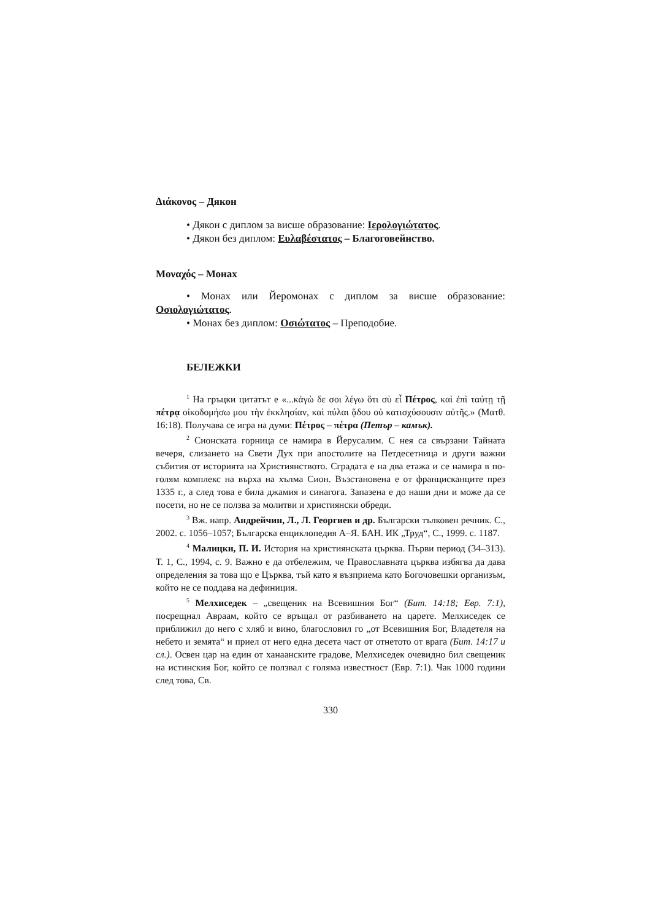Διάκονος – Дякон
• Дякон с диплом за висше образование: Ιερολογιώτατος.
• Дякон без диплом: Ευλαβέστατος – Благоговейнство.
Μοναχός – Монах
• Монах или Йеромонах с диплом за висше образование: Οσιολογιώτατος.
• Монах без диплом: Οσιώτατος – Преподобие.
БЕЛЕЖКИ
<sup>1</sup> На гръцки цитатът е «...κἀγὼ δε σοι λέγω ὅτι σὺ εἶ Πέτρος, καὶ ἐπὶ ταύτῃ τῇ πέτρᾳ οἰκοδομήσω μου τὴν ἐκκλησίαν, καὶ πύλαι ᾅδου οὐ κατισχύσουσιν αὐτῆς.» (Ματθ. 16:18). Получава се игра на думи: Πέτρος – πέτρα (Петър – камък).
<sup>2</sup> Сионската горница се намира в Йерусалим. С нея са свързани Тайната вечеря, слизането на Свети Дух при апостолите на Петдесетница и други важни събития от историята на Християнството. Сградата е на два етажа и се намира в по-голям комплекс на върха на хълма Сион. Възстановена е от францисканците през 1335 г., а след това е била джамия и синагога. Запазена е до наши дни и може да се посети, но не се ползва за молитви и християнски обреди.
<sup>3</sup> Вж. напр. Андрейчин, Л., Л. Георгиев и др. Български тълковен речник. С., 2002. с. 1056–1057; Българска енциклопедия А–Я. БАН. ИК „Труд“, С., 1999. с. 1187.
<sup>4</sup> Малицки, П. И. История на християнската църква. Първи период (34–313). Т. 1, С., 1994, с. 9. Важно е да отбележим, че Православната църква избягва да дава определения за това що е Църква, тъй като я възприема като Богочовешки организъм, който не се поддава на дефиниция.
<sup>5</sup> Мелхиседек – „свещеник на Всевишния Бог“ (Бит. 14:18; Евр. 7:1), посрещнал Авраам, който се връщал от разбиването на царете. Мелхиседек се приближил до него с хляб и вино, благословил го „от Всевишния Бог, Владетеля на небето и земята“ и приел от него една десета част от отнетото от врага (Бит. 14:17 и сл.). Освен цар на един от ханаанските градове, Мелхиседек очевидно бил свещеник на истинския Бог, който се ползвал с голяма известност (Евр. 7:1). Чак 1000 години след това, Св.
330